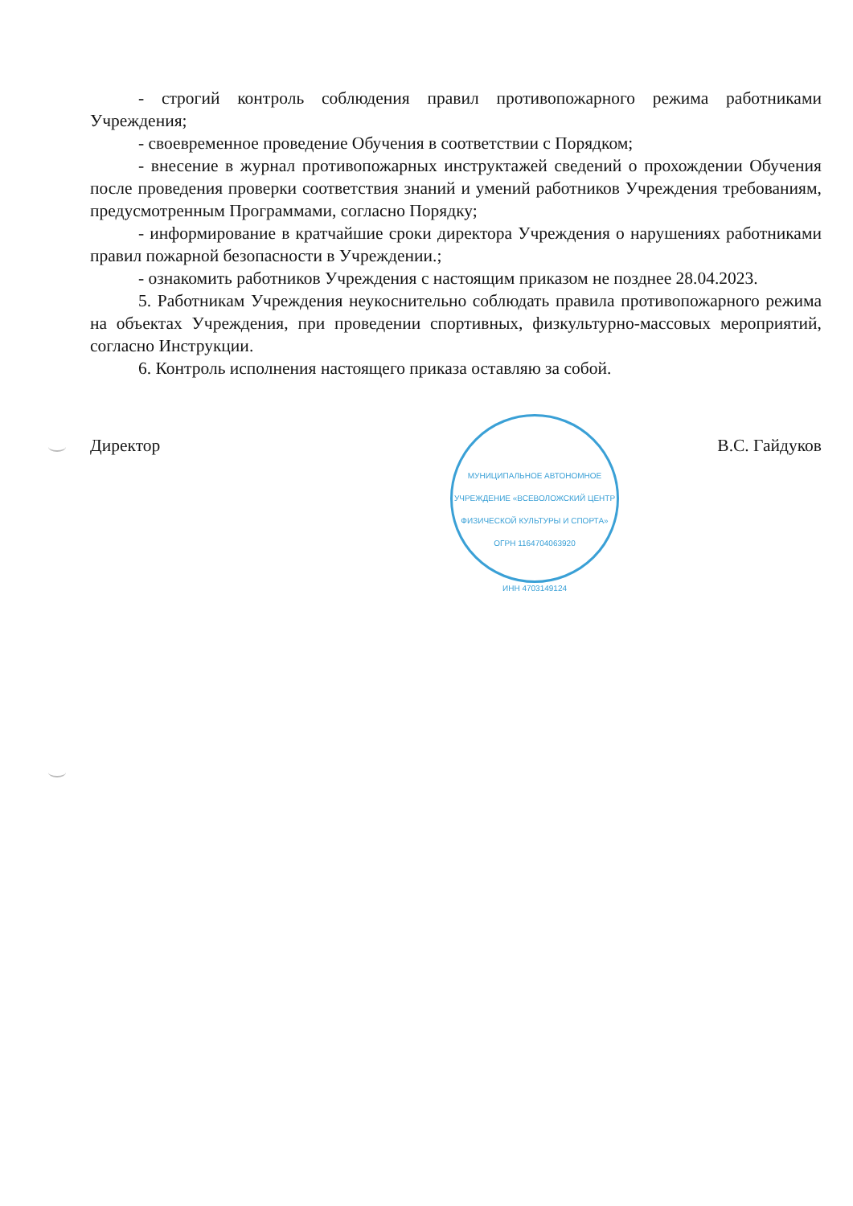- строгий контроль соблюдения правил противопожарного режима работниками Учреждения;
- своевременное проведение Обучения в соответствии с Порядком;
- внесение в журнал противопожарных инструктажей сведений о прохождении Обучения после проведения проверки соответствия знаний и умений работников Учреждения требованиям, предусмотренным Программами, согласно Порядку;
- информирование в кратчайшие сроки директора Учреждения о нарушениях работниками правил пожарной безопасности в Учреждении.;
- ознакомить работников Учреждения с настоящим приказом не позднее 28.04.2023.
5. Работникам Учреждения неукоснительно соблюдать правила противопожарного режима на объектах Учреждения, при проведении спортивных, физкультурно-массовых мероприятий, согласно Инструкции.
6. Контроль исполнения настоящего приказа оставляю за собой.
Директор В.С. Гайдуков
МУНИЦИПАЛЬНОЕ АВТОНОМНОЕ УЧРЕЖДЕНИЕ «ВСЕВОЛОЖСКИЙ ЦЕНТР ФИЗИЧЕСКОЙ КУЛЬТУРЫ И СПОРТА»
ОГРН 1164704063920
ИНН 4703149124